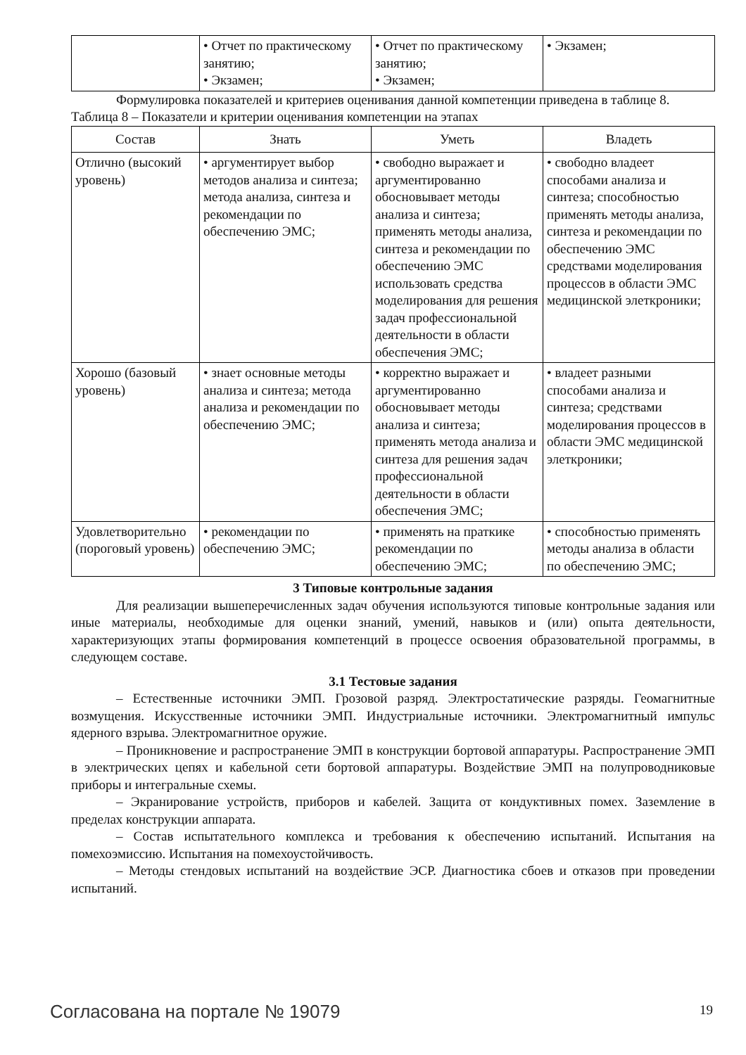| | • Отчет по практическому занятию; • Экзамен; | • Отчет по практическому занятию; • Экзамен; | • Экзамен; |
Формулировка показателей и критериев оценивания данной компетенции приведена в таблице 8.
Таблица 8 – Показатели и критерии оценивания компетенции на этапах
| Состав | Знать | Уметь | Владеть |
| --- | --- | --- | --- |
| Отлично (высокий уровень) | • аргументирует выбор методов анализа и синтеза; метода анализа, синтеза и рекомендации по обеспечению ЭМС; | • свободно выражает и аргументированно обосновывает методы анализа и синтеза; применять методы анализа, синтеза и рекомендации по обеспечению ЭМС использовать средства моделирования для решения задач профессиональной деятельности в области обеспечения ЭМС; | • свободно владеет способами анализа и синтеза; способностью применять методы анализа, синтеза и рекомендации по обеспечению ЭМС средствами моделирования процессов в области ЭМС медицинской элеткроники; |
| Хорошо (базовый уровень) | • знает основные методы анализа и синтеза; метода анализа и рекомендации по обеспечению ЭМС; | • корректно выражает и аргументированно обосновывает методы анализа и синтеза; применять метода анализа и синтеза для решения задач профессиональной деятельности в области обеспечения ЭМС; | • владеет разными способами анализа и синтеза; средствами моделирования процессов в области ЭМС медицинской элеткроники; |
| Удовлетворительно (пороговый уровень) | • рекомендации по обеспечению ЭМС; | • применять на праткике рекомендации по обеспечению ЭМС; | • способностью применять методы анализа в области по обеспечению ЭМС; |
3 Типовые контрольные задания
Для реализации вышеперечисленных задач обучения используются типовые контрольные задания или иные материалы, необходимые для оценки знаний, умений, навыков и (или) опыта деятельности, характеризующих этапы формирования компетенций в процессе освоения образовательной программы, в следующем составе.
3.1 Тестовые задания
– Естественные источники ЭМП. Грозовой разряд. Электростатические разряды. Геомагнитные возмущения. Искусственные источники ЭМП. Индустриальные источники. Электромагнитный импульс ядерного взрыва. Электромагнитное оружие.
– Проникновение и распространение ЭМП в конструкции бортовой аппаратуры. Распространение ЭМП в электрических цепях и кабельной сети бортовой аппаратуры. Воздействие ЭМП на полупроводниковые приборы и интегральные схемы.
– Экранирование устройств, приборов и кабелей. Защита от кондуктивных помех. Заземление в пределах конструкции аппарата.
– Состав испытательного комплекса и требования к обеспечению испытаний. Испытания на помехоэмиссию. Испытания на помехоустойчивость.
– Методы стендовых испытаний на воздействие ЭСР. Диагностика сбоев и отказов при проведении испытаний.
Согласована на портале № 19079 19